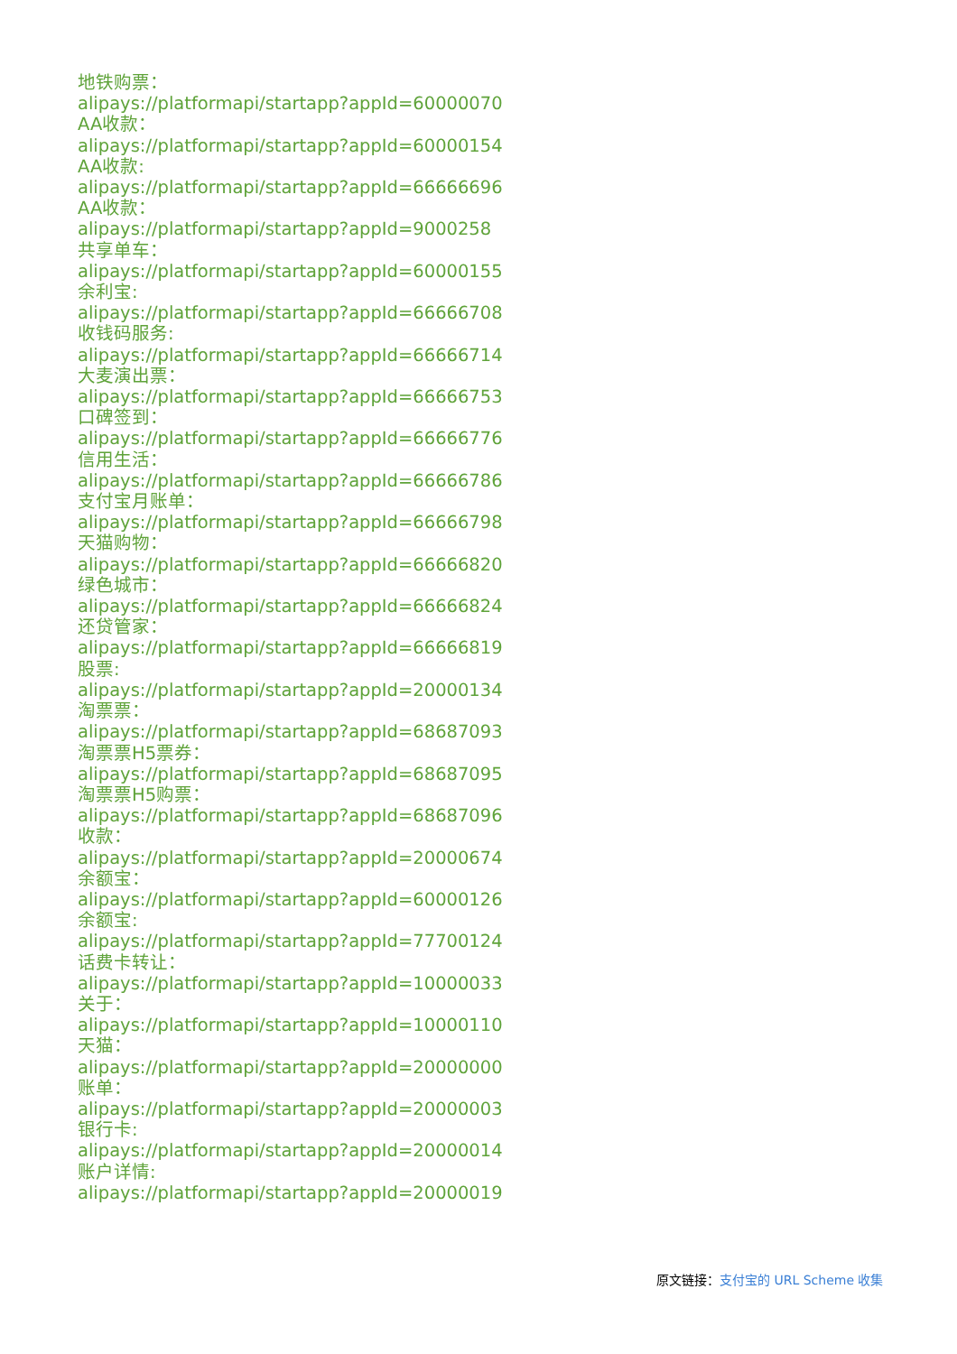地铁购票：
alipays://platformapi/startapp?appId=60000070
AA收款：
alipays://platformapi/startapp?appId=60000154
AA收款:
alipays://platformapi/startapp?appId=66666696
AA收款：
alipays://platformapi/startapp?appId=9000258
共享单车：
alipays://platformapi/startapp?appId=60000155
余利宝:
alipays://platformapi/startapp?appId=66666708
收钱码服务:
alipays://platformapi/startapp?appId=66666714
大麦演出票：
alipays://platformapi/startapp?appId=66666753
口碑签到：
alipays://platformapi/startapp?appId=66666776
信用生活：
alipays://platformapi/startapp?appId=66666786
支付宝月账单：
alipays://platformapi/startapp?appId=66666798
天猫购物：
alipays://platformapi/startapp?appId=66666820
绿色城市：
alipays://platformapi/startapp?appId=66666824
还贷管家：
alipays://platformapi/startapp?appId=66666819
股票:
alipays://platformapi/startapp?appId=20000134
淘票票：
alipays://platformapi/startapp?appId=68687093
淘票票H5票券：
alipays://platformapi/startapp?appId=68687095
淘票票H5购票：
alipays://platformapi/startapp?appId=68687096
收款：
alipays://platformapi/startapp?appId=20000674
余额宝：
alipays://platformapi/startapp?appId=60000126
余额宝:
alipays://platformapi/startapp?appId=77700124
话费卡转让：
alipays://platformapi/startapp?appId=10000033
关于：
alipays://platformapi/startapp?appId=10000110
天猫：
alipays://platformapi/startapp?appId=20000000
账单：
alipays://platformapi/startapp?appId=20000003
银行卡:
alipays://platformapi/startapp?appId=20000014
账户详情:
alipays://platformapi/startapp?appId=20000019
原文链接：支付宝的 URL Scheme 收集